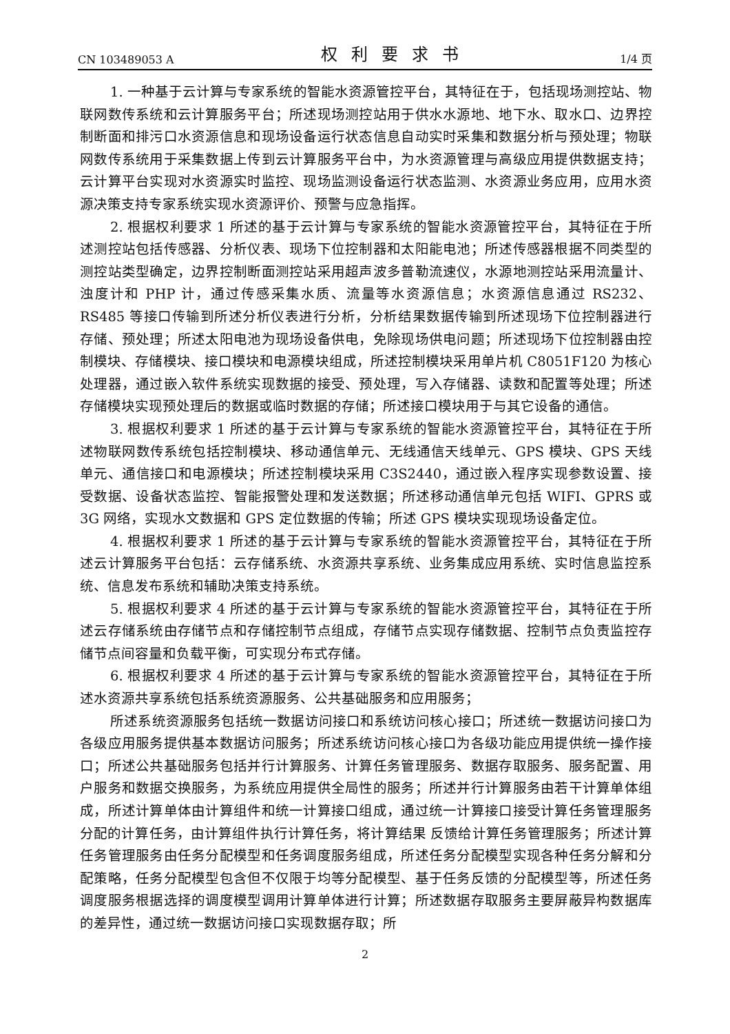CN 103489053 A 权利要求书 1/4 页
1. 一种基于云计算与专家系统的智能水资源管控平台，其特征在于，包括现场测控站、物联网数传系统和云计算服务平台；所述现场测控站用于供水水源地、地下水、取水口、边界控制断面和排污口水资源信息和现场设备运行状态信息自动实时采集和数据分析与预处理；物联网数传系统用于采集数据上传到云计算服务平台中，为水资源管理与高级应用提供数据支持；云计算平台实现对水资源实时监控、现场监测设备运行状态监测、水资源业务应用，应用水资源决策支持专家系统实现水资源评价、预警与应急指挥。
2. 根据权利要求 1 所述的基于云计算与专家系统的智能水资源管控平台，其特征在于所述测控站包括传感器、分析仪表、现场下位控制器和太阳能电池；所述传感器根据不同类型的测控站类型确定，边界控制断面测控站采用超声波多普勒流速仪，水源地测控站采用流量计、浊度计和 PHP 计，通过传感采集水质、流量等水资源信息；水资源信息通过 RS232、RS485 等接口传输到所述分析仪表进行分析，分析结果数据传输到所述现场下位控制器进行存储、预处理；所述太阳电池为现场设备供电，免除现场供电问题；所述现场下位控制器由控制模块、存储模块、接口模块和电源模块组成，所述控制模块采用单片机 C8051F120 为核心处理器，通过嵌入软件系统实现数据的接受、预处理，写入存储器、读数和配置等处理；所述存储模块实现预处理后的数据或临时数据的存储；所述接口模块用于与其它设备的通信。
3. 根据权利要求 1 所述的基于云计算与专家系统的智能水资源管控平台，其特征在于所述物联网数传系统包括控制模块、移动通信单元、无线通信天线单元、GPS 模块、GPS 天线单元、通信接口和电源模块；所述控制模块采用 C3S2440，通过嵌入程序实现参数设置、接受数据、设备状态监控、智能报警处理和发送数据；所述移动通信单元包括 WIFI、GPRS 或 3G 网络，实现水文数据和 GPS 定位数据的传输；所述 GPS 模块实现现场设备定位。
4. 根据权利要求 1 所述的基于云计算与专家系统的智能水资源管控平台，其特征在于所述云计算服务平台包括：云存储系统、水资源共享系统、业务集成应用系统、实时信息监控系统、信息发布系统和辅助决策支持系统。
5. 根据权利要求 4 所述的基于云计算与专家系统的智能水资源管控平台，其特征在于所述云存储系统由存储节点和存储控制节点组成，存储节点实现存储数据、控制节点负责监控存储节点间容量和负载平衡，可实现分布式存储。
6. 根据权利要求 4 所述的基于云计算与专家系统的智能水资源管控平台，其特征在于所述水资源共享系统包括系统资源服务、公共基础服务和应用服务；
所述系统资源服务包括统一数据访问接口和系统访问核心接口；所述统一数据访问接口为各级应用服务提供基本数据访问服务；所述系统访问核心接口为各级功能应用提供统一操作接口；所述公共基础服务包括并行计算服务、计算任务管理服务、数据存取服务、服务配置、用户服务和数据交换服务，为系统应用提供全局性的服务；所述并行计算服务由若干计算单体组成，所述计算单体由计算组件和统一计算接口组成，通过统一计算接口接受计算任务管理服务分配的计算任务，由计算组件执行计算任务，将计算结果 反馈给计算任务管理服务；所述计算任务管理服务由任务分配模型和任务调度服务组成，所述任务分配模型实现各种任务分解和分配策略，任务分配模型包含但不仅限于均等分配模型、基于任务反馈的分配模型等，所述任务调度服务根据选择的调度模型调用计算单体进行计算；所述数据存取服务主要屏蔽异构数据库的差异性，通过统一数据访问接口实现数据存取；所
2